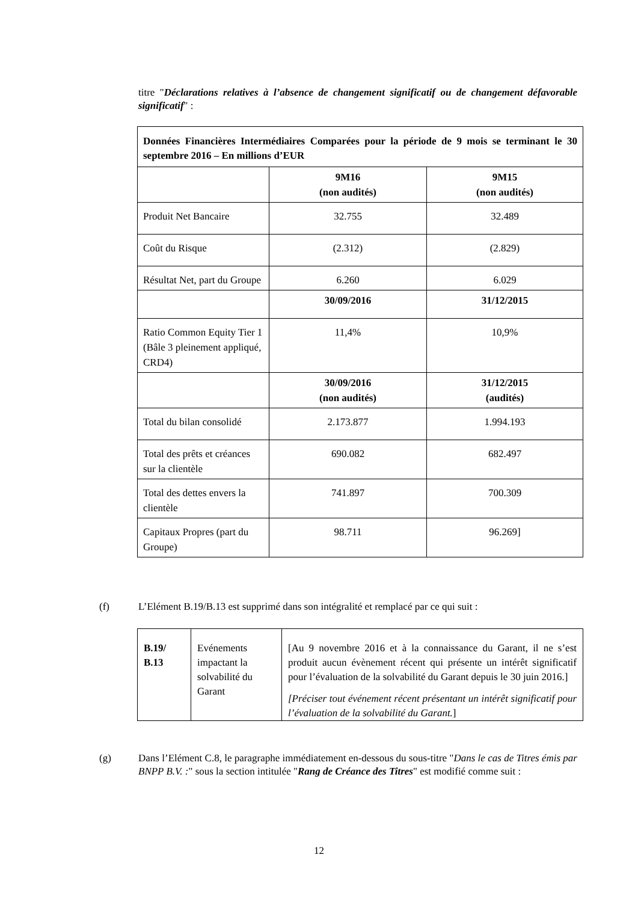titre "Déclarations relatives à l’absence de changement significatif ou de changement défavorable significatif" :
| Données Financières Intermédiaires Comparées pour la période de 9 mois se terminant le 30 septembre 2016 – En millions d’EUR | | |
| --- | --- | --- |
| | 9M16 (non audités) | 9M15 (non audités) |
| Produit Net Bancaire | 32.755 | 32.489 |
| Coût du Risque | (2.312) | (2.829) |
| Résultat Net, part du Groupe | 6.260 | 6.029 |
| | 30/09/2016 | 31/12/2015 |
| Ratio Common Equity Tier 1 (Bâle 3 pleinement appliqué, CRD4) | 11,4% | 10,9% |
| | 30/09/2016 (non audités) | 31/12/2015 (audités) |
| Total du bilan consolidé | 2.173.877 | 1.994.193 |
| Total des prêts et créances sur la clientèle | 690.082 | 682.497 |
| Total des dettes envers la clientèle | 741.897 | 700.309 |
| Capitaux Propres (part du Groupe) | 98.711 | 96.269] |
(f) L’Elément B.19/B.13 est supprimé dans son intégralité et remplacé par ce qui suit :
| B.19/ B.13 | Evénements impactant la solvabilité du Garant | [Au 9 novembre 2016 et à la connaissance du Garant, il ne s’est produit aucun évènement récent qui présente un intérêt significatif pour l’évaluation de la solvabilité du Garant depuis le 30 juin 2016.] [Préciser tout événement récent présentant un intérêt significatif pour l’évaluation de la solvabilité du Garant. ] |
(g) Dans l’Elément C.8, le paragraphe immédiatement en-dessous du sous-titre "Dans le cas de Titres émis par BNPP B.V. :" sous la section intitulée "Rang de Créance des Titres" est modifié comme suit :
12